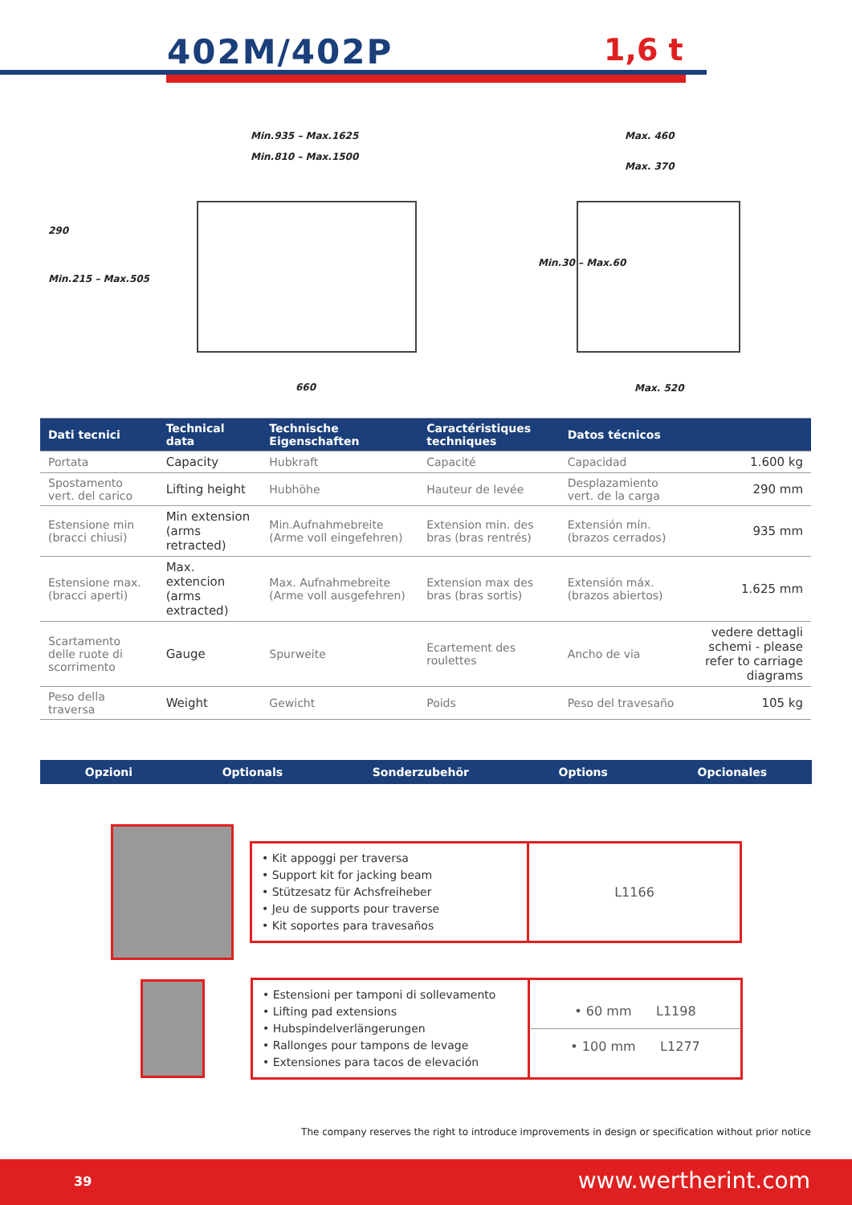402M/402P 1,6 t
Min.935 – Max.1625
Min.810 – Max.1500
290
Min.215 – Max.505
Min.30 – Max.60
660
Max. 460
Max. 370
Max. 520
| Dati tecnici | Technical data | Technische Eigenschaften | Caractéristiques techniques | Datos técnicos | |
| --- | --- | --- | --- | --- | --- |
| Portata | Capacity | Hubkraft | Capacité | Capacidad | 1.600 kg |
| Spostamento vert. del carico | Lifting height | Hubhöhe | Hauteur de levée | Desplazamiento vert. de la carga | 290 mm |
| Estensione min (bracci chiusi) | Min extension (arms retracted) | Min.Aufnahmebreite (Arme voll eingefehren) | Extension min. des bras (bras rentrés) | Extensión mín. (brazos cerrados) | 935 mm |
| Estensione max. (bracci aperti) | Max. extencion (arms extracted) | Max. Aufnahmebreite (Arme voll ausgefehren) | Extension max des bras (bras sortis) | Extensión máx. (brazos abiertos) | 1.625 mm |
| Scartamento delle ruote di scorrimento | Gauge | Spurweite | Ecartement des roulettes | Ancho de via | vedere dettagli schemi - please refer to carriage diagrams |
| Peso della traversa | Weight | Gewicht | Poids | Peso del travesaño | 105 kg |
Opzioni Optionals Sonderzubehör Options Opcionales
• Kit appoggi per traversa
• Support kit for jacking beam
• Stützesatz für Achsfreiheber
• Jeu de supports pour traverse
• Kit soportes para travesaños
L1166
• Estensioni per tamponi di sollevamento
• Lifting pad extensions
• Hubspindelverlängerungen
• Rallonges pour tampons de levage
• Extensiones para tacos de elevación
• 60 mm L1198
• 100 mm L1277
The company reserves the right to introduce improvements in design or specification without prior notice
39 www.wertherint.com